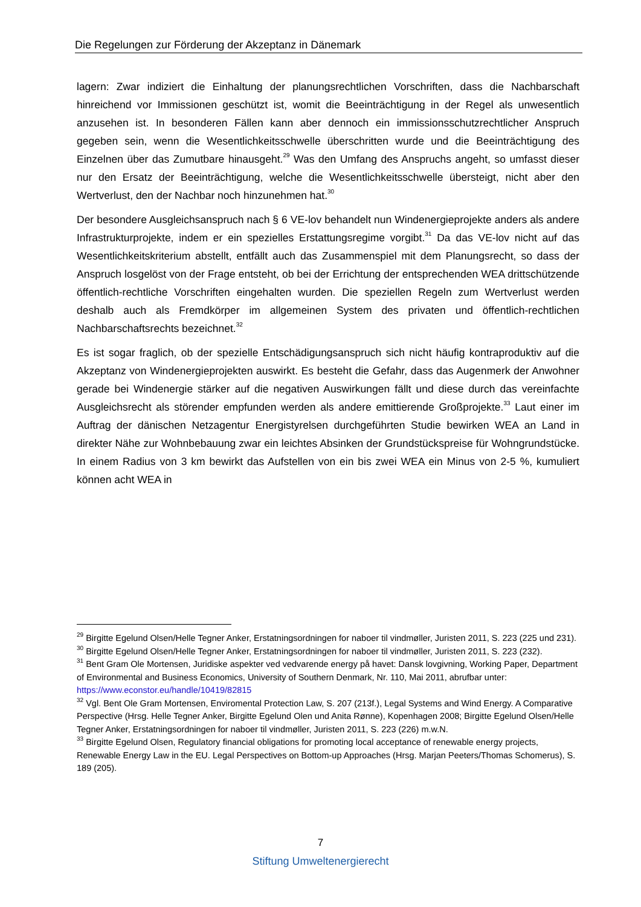Die Regelungen zur Förderung der Akzeptanz in Dänemark
lagern: Zwar indiziert die Einhaltung der planungsrechtlichen Vorschriften, dass die Nachbarschaft hinreichend vor Immissionen geschützt ist, womit die Beeinträchtigung in der Regel als unwesentlich anzusehen ist. In besonderen Fällen kann aber dennoch ein immissionsschutzrechtlicher Anspruch gegeben sein, wenn die Wesentlichkeitsschwelle überschritten wurde und die Beeinträchtigung des Einzelnen über das Zumutbare hinausgeht.<sup>29</sup> Was den Umfang des Anspruchs angeht, so umfasst dieser nur den Ersatz der Beeinträchtigung, welche die Wesentlichkeitsschwelle übersteigt, nicht aber den Wertverlust, den der Nachbar noch hinzunehmen hat.<sup>30</sup>
Der besondere Ausgleichsanspruch nach § 6 VE-lov behandelt nun Windenergieprojekte anders als andere Infrastrukturprojekte, indem er ein spezielles Erstattungsregime vorgibt.<sup>31</sup> Da das VE-lov nicht auf das Wesentlichkeitskriterium abstellt, entfällt auch das Zusammenspiel mit dem Planungsrecht, so dass der Anspruch losgelöst von der Frage entsteht, ob bei der Errichtung der entsprechenden WEA drittschützende öffentlich-rechtliche Vorschriften eingehalten wurden. Die speziellen Regeln zum Wertverlust werden deshalb auch als Fremdkörper im allgemeinen System des privaten und öffentlich-rechtlichen Nachbarschaftsrechts bezeichnet.<sup>32</sup>
Es ist sogar fraglich, ob der spezielle Entschädigungsanspruch sich nicht häufig kontraproduktiv auf die Akzeptanz von Windenergieprojekten auswirkt. Es besteht die Gefahr, dass das Augenmerk der Anwohner gerade bei Windenergie stärker auf die negativen Auswirkungen fällt und diese durch das vereinfachte Ausgleichsrecht als störender empfunden werden als andere emittierende Großprojekte.<sup>33</sup> Laut einer im Auftrag der dänischen Netzagentur Energistyrelsen durchgeführten Studie bewirken WEA an Land in direkter Nähe zur Wohnbebauung zwar ein leichtes Absinken der Grundstückspreise für Wohngrundstücke. In einem Radius von 3 km bewirkt das Aufstellen von ein bis zwei WEA ein Minus von 2-5 %, kumuliert können acht WEA in
<sup>29</sup> Birgitte Egelund Olsen/Helle Tegner Anker, Erstatningsordningen for naboer til vindmøller, Juristen 2011, S. 223 (225 und 231).
<sup>30</sup> Birgitte Egelund Olsen/Helle Tegner Anker, Erstatningsordningen for naboer til vindmøller, Juristen 2011, S. 223 (232).
<sup>31</sup> Bent Gram Ole Mortensen, Juridiske aspekter ved vedvarende energy på havet: Dansk lovgivning, Working Paper, Department of Environmental and Business Economics, University of Southern Denmark, Nr. 110, Mai 2011, abrufbar unter: https://www.econstor.eu/handle/10419/82815
<sup>32</sup> Vgl. Bent Ole Gram Mortensen, Enviromental Protection Law, S. 207 (213f.), Legal Systems and Wind Energy. A Comparative Perspective (Hrsg. Helle Tegner Anker, Birgitte Egelund Olen und Anita Rønne), Kopenhagen 2008; Birgitte Egelund Olsen/Helle Tegner Anker, Erstatningsordningen for naboer til vindmøller, Juristen 2011, S. 223 (226) m.w.N.
<sup>33</sup> Birgitte Egelund Olsen, Regulatory financial obligations for promoting local acceptance of renewable energy projects, Renewable Energy Law in the EU. Legal Perspectives on Bottom-up Approaches (Hrsg. Marjan Peeters/Thomas Schomerus), S. 189 (205).
7
Stiftung Umweltenergierecht